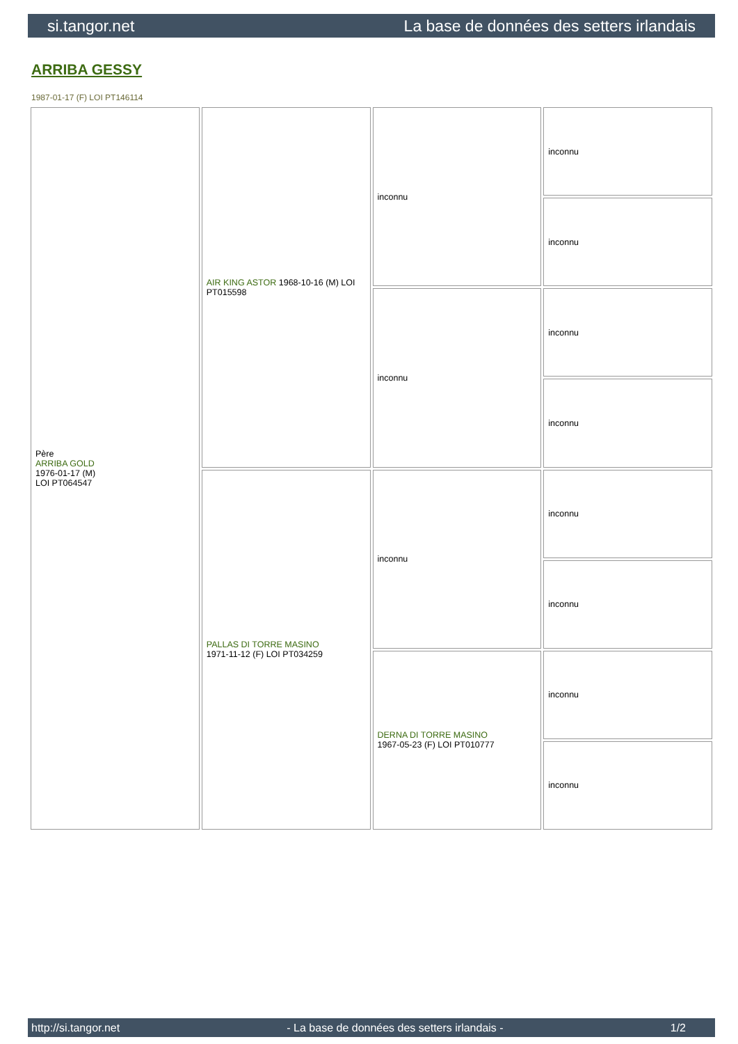si.tangor.net La base de données des setters irlandais
ARRIBA GESSY
1987-01-17 (F) LOI PT146114
| Père ARRIBA GOLD 1976-01-17 (M) LOI PT064547 | AIR KING ASTOR 1968-10-16 (M) LOI PT015598 | inconnu | inconnu |
| | | | inconnu |
| | | inconnu | inconnu |
| | | | inconnu |
| | PALLAS DI TORRE MASINO 1971-11-12 (F) LOI PT034259 | inconnu | inconnu |
| | | | inconnu |
| | | DERNA DI TORRE MASINO 1967-05-23 (F) LOI PT010777 | inconnu |
| | | | inconnu |
http://si.tangor.net - La base de données des setters irlandais - 1/2